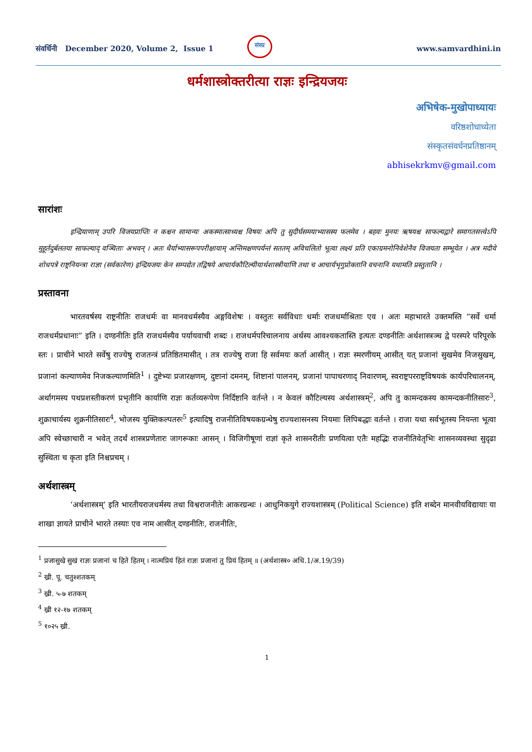संवर्धिनी December 2020, Volume 2, Issue 1
संस्प्र
www.samvardhini.in
धर्मशास्त्रोक्तरीत्या राज्ञः इन्द्रियजयः
अभिषेक-मुखोपाध्यायः
वरिष्ठशोधाध्येता
संस्कृतसंवर्धनप्रतिष्ठानम्
abhisekrkmv@gmail.com
सारांशः
इन्द्रियाणाम् उपरि विजयप्राप्तिः न कश्चन सामान्यः अकस्मात्साध्यश्च विषयः अपि तु सुदीर्घसमयाभ्यासस्य फलमेव । बहवः मुनयः ऋषयश्च साफल्यद्वारे समागतसत्त्वेऽपि मुहूर्तदुर्बलतया साफल्याद् वञ्चिताः अभवन् । अतः धैर्याभ्यासरूपपरीक्षायाम् अन्तिमक्षणपर्यन्तं सततम् अविचलितो भूत्वा लक्ष्यं प्रति एकाग्रमनोनिवेशेनैव विजयता सम्भूयेत । अत्र मदीये शोधपत्रे राष्ट्रनियन्त्रा राज्ञा (सर्वकारेण) इन्द्रियजयः केन सम्पद्येत तद्विषये आचार्यकौटिल्यीयार्थशास्त्रीयाणि तथा च आचार्यभृगुप्रोक्तानि वचनानि यथामति प्रस्तुतानि ।
प्रस्तावना
भारतवर्षस्य राष्ट्रनीतिः राजधर्मः वा मानवधर्मस्यैव अङ्गविशेषः । वस्तुतः सर्वविधाः धर्माः राजधर्माश्रिताः एव । अतः महाभारते उक्तमस्ति “सर्वे धर्मा राजधर्मप्रधानाः” इति । दण्डनीतिः इति राजधर्मस्यैव पर्यायवाची शब्दः । राजधर्मपरिचालनाय अर्थस्य आवश्यकतास्ति इत्यतः दण्डनीतिः अर्थशास्त्रञ्च द्वे परस्परे परिपूरके स्तः । प्राचीने भारते सर्वेषु राज्येषु राजतन्त्रं प्रतिष्ठितमासीत् । तत्र राज्येषु राजा हि सर्वमयः कर्ता आसीत् । राज्ञः स्मरणीयम् आसीत् यत् प्रजानां सुखमेव निजसुखम्, प्रजानां कल्याणमेव निजकल्याणमिति<sup>1</sup> । दुष्टेभ्यः प्रजारक्षणम्, दुष्टानां दमनम्, शिष्टानां पालनम्, प्रजानां पापाचरणाद् निवारणम्, स्वराष्ट्रपरराष्ट्रविषयकं कार्यपरिचालनम्, अर्थागमस्य पथप्रशस्तीकरणं प्रभृतीनि कार्याणि राज्ञः कर्तव्यरूपेण निर्दिष्टानि वर्तन्ते । न केवलं कौटिल्यस्य अर्थशास्त्रम्<sup>2</sup>, अपि तु कामन्दकस्य कामन्दकनीतिसारः<sup>3</sup>, शुक्राचार्यस्य शुक्रनीतिसारः<sup>4</sup>, भोजस्य युक्तिकल्पतरुः<sup>5</sup> इत्यादिषु राजनीतिविषयकग्रन्थेषु राज्यशासनस्य नियमाः लिपिबद्धाः वर्तन्ते । राजा यथा सर्वभूतस्य नियन्ता भूत्वा अपि स्वेच्छाचारी न भवेत् तदर्थं शास्त्रप्रणेतारः जागरूकाः आसन् । विजिगीषूणां राज्ञां कृते शासनरीतीः प्रणयित्वा एतैः महद्भिः राजनीतिवेतृभिः शासनव्यवस्था सुदृढा सुस्थिता च कृता इति निश्चप्रचम् ।
अर्थशास्त्रम्
‘अर्थशास्त्रम्’ इति भारतीयराजधर्मस्य तथा विश्वराजनीतेः आकरग्रन्थः । आधुनिकयुगे राज्यशास्त्रम् (Political Science) इति शब्देन मानवीयविद्यायाः या शाखा ज्ञायते प्राचीने भारते तस्याः एव नाम आसीत् दण्डनीतिः, राजनीतिः,
<sup>1</sup> प्रजासुखे सुखं राज्ञः प्रजानां च हिते हितम् । नात्मप्रियं हितं राज्ञः प्रजानां तु प्रियं हितम् ॥ (अर्थशास्त्र० अधि.1/अ.19/39)
<sup>2</sup> ख्री. पू. चतुश्शतकम्
<sup>3</sup> ख्री. ५-७ शतकम्
<sup>4</sup> ख्री १२-१७ शतकम्
<sup>5</sup> १०२५ ख्री.
1